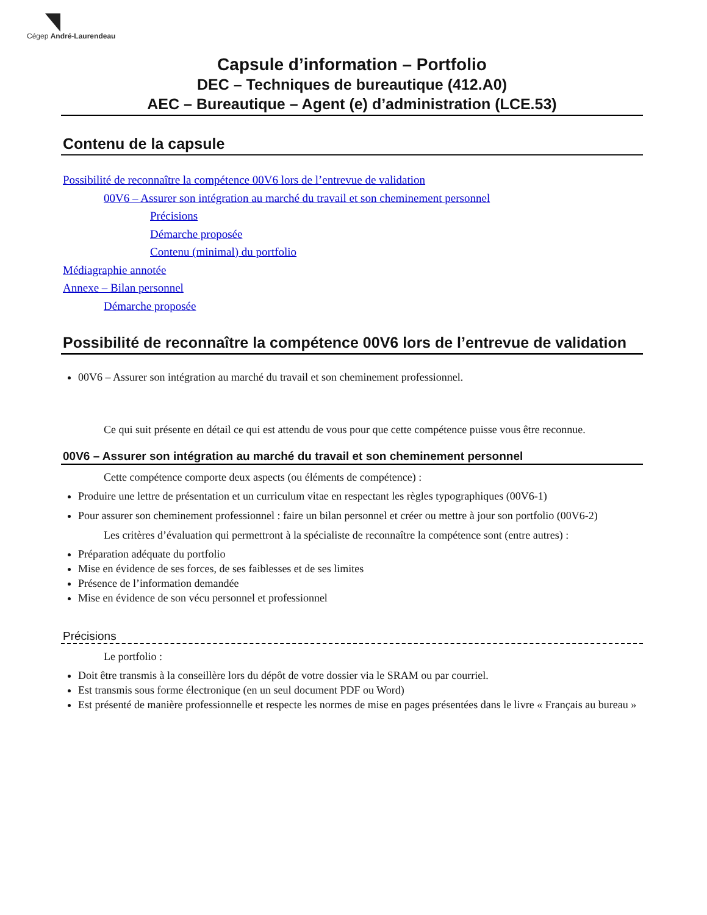Cégep André-Laurendeau
Capsule d’information – Portfolio
DEC – Techniques de bureautique (412.A0)
AEC – Bureautique – Agent (e) d’administration (LCE.53)
Contenu de la capsule
Possibilité de reconnaître la compétence 00V6 lors de l’entrevue de validation
00V6 – Assurer son intégration au marché du travail et son cheminement personnel
Précisions
Démarche proposée
Contenu (minimal) du portfolio
Médiagraphie annotée
Annexe – Bilan personnel
Démarche proposée
Possibilité de reconnaître la compétence 00V6 lors de l’entrevue de validation
00V6 – Assurer son intégration au marché du travail et son cheminement professionnel.
Ce qui suit présente en détail ce qui est attendu de vous pour que cette compétence puisse vous être reconnue.
00V6 – Assurer son intégration au marché du travail et son cheminement personnel
Cette compétence comporte deux aspects (ou éléments de compétence) :
Produire une lettre de présentation et un curriculum vitae en respectant les règles typographiques (00V6-1)
Pour assurer son cheminement professionnel : faire un bilan personnel et créer ou mettre à jour son portfolio (00V6-2)
Les critères d’évaluation qui permettront à la spécialiste de reconnaître la compétence sont (entre autres) :
Préparation adéquate du portfolio
Mise en évidence de ses forces, de ses faiblesses et de ses limites
Présence de l’information demandée
Mise en évidence de son vécu personnel et professionnel
Précisions
Le portfolio :
Doit être transmis à la conseillère lors du dépôt de votre dossier via le SRAM ou par courriel.
Est transmis sous forme électronique (en un seul document PDF ou Word)
Est présenté de manière professionnelle et respecte les normes de mise en pages présentées dans le livre « Français au bureau »